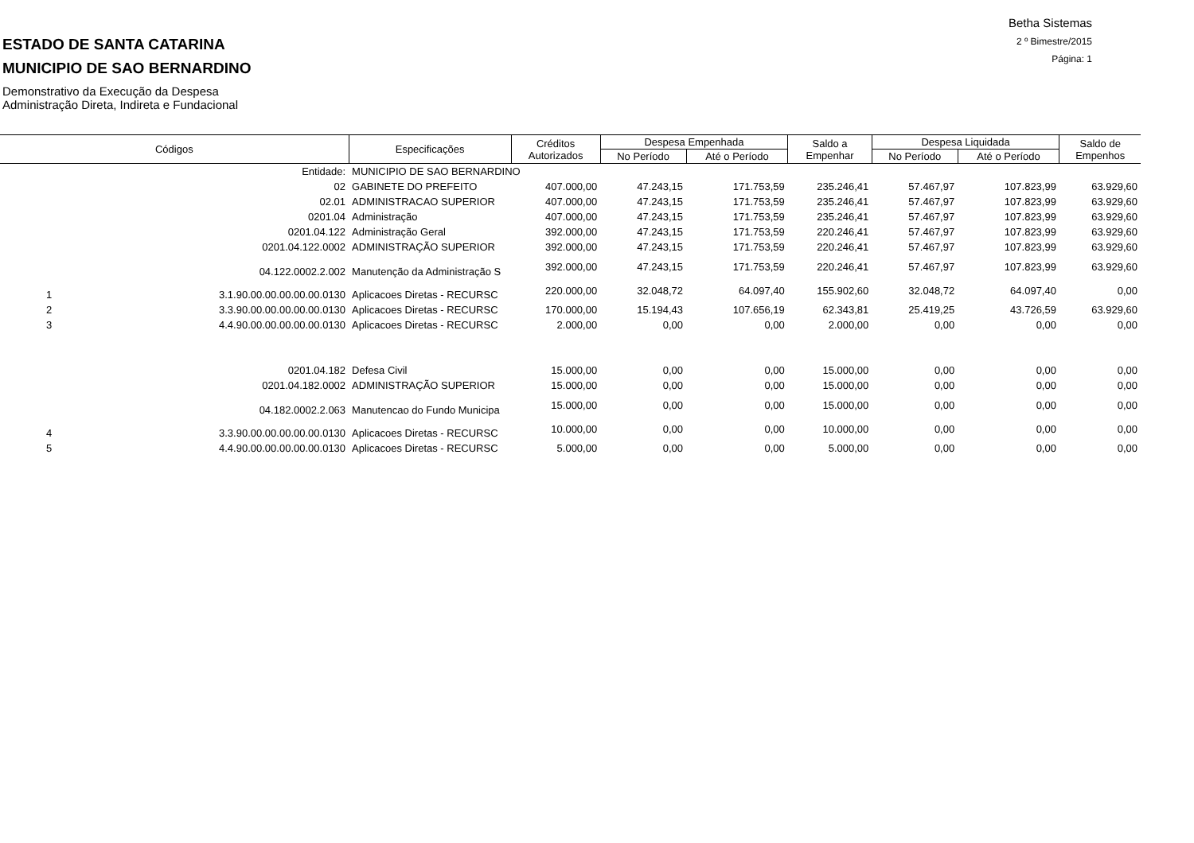Betha Sistemas
2 º Bimestre/2015
Página: 1
ESTADO DE SANTA CATARINA
MUNICIPIO DE SAO BERNARDINO
Demonstrativo da Execução da Despesa
Administração Direta, Indireta e Fundacional
| Códigos | | Especificações | Créditos Autorizados | Despesa Empenhada | | Saldo a Empenhar | Despesa Liquidada | | Saldo de Empenhos |
| --- | --- | --- | --- | --- | --- | --- | --- | --- | --- |
| | | | | No Período | Até o Período | | No Período | Até o Período | |
| | Entidade: | MUNICIPIO DE SAO BERNARDINO | | | | | | | |
| | 02 | GABINETE DO PREFEITO | 407.000,00 | 47.243,15 | 171.753,59 | 235.246,41 | 57.467,97 | 107.823,99 | 63.929,60 |
| | 02.01 | ADMINISTRACAO SUPERIOR | 407.000,00 | 47.243,15 | 171.753,59 | 235.246,41 | 57.467,97 | 107.823,99 | 63.929,60 |
| | 0201.04 | Administração | 407.000,00 | 47.243,15 | 171.753,59 | 235.246,41 | 57.467,97 | 107.823,99 | 63.929,60 |
| | 0201.04.122 | Administração Geral | 392.000,00 | 47.243,15 | 171.753,59 | 220.246,41 | 57.467,97 | 107.823,99 | 63.929,60 |
| | 0201.04.122.0002 | ADMINISTRAÇÃO SUPERIOR | 392.000,00 | 47.243,15 | 171.753,59 | 220.246,41 | 57.467,97 | 107.823,99 | 63.929,60 |
| | 04.122.0002.2.002 | Manutenção da Administração S | 392.000,00 | 47.243,15 | 171.753,59 | 220.246,41 | 57.467,97 | 107.823,99 | 63.929,60 |
| 1 | 3.1.90.00.00.00.00.00.0130 | Aplicacoes Diretas - RECURSC | 220.000,00 | 32.048,72 | 64.097,40 | 155.902,60 | 32.048,72 | 64.097,40 | 0,00 |
| 2 | 3.3.90.00.00.00.00.00.0130 | Aplicacoes Diretas - RECURSC | 170.000,00 | 15.194,43 | 107.656,19 | 62.343,81 | 25.419,25 | 43.726,59 | 63.929,60 |
| 3 | 4.4.90.00.00.00.00.00.0130 | Aplicacoes Diretas - RECURSC | 2.000,00 | 0,00 | 0,00 | 2.000,00 | 0,00 | 0,00 | 0,00 |
| | 0201.04.182 | Defesa Civil | 15.000,00 | 0,00 | 0,00 | 15.000,00 | 0,00 | 0,00 | 0,00 |
| | 0201.04.182.0002 | ADMINISTRAÇÃO SUPERIOR | 15.000,00 | 0,00 | 0,00 | 15.000,00 | 0,00 | 0,00 | 0,00 |
| | 04.182.0002.2.063 | Manutencao do Fundo Municipa | 15.000,00 | 0,00 | 0,00 | 15.000,00 | 0,00 | 0,00 | 0,00 |
| 4 | 3.3.90.00.00.00.00.00.0130 | Aplicacoes Diretas - RECURSC | 10.000,00 | 0,00 | 0,00 | 10.000,00 | 0,00 | 0,00 | 0,00 |
| 5 | 4.4.90.00.00.00.00.00.0130 | Aplicacoes Diretas - RECURSC | 5.000,00 | 0,00 | 0,00 | 5.000,00 | 0,00 | 0,00 | 0,00 |